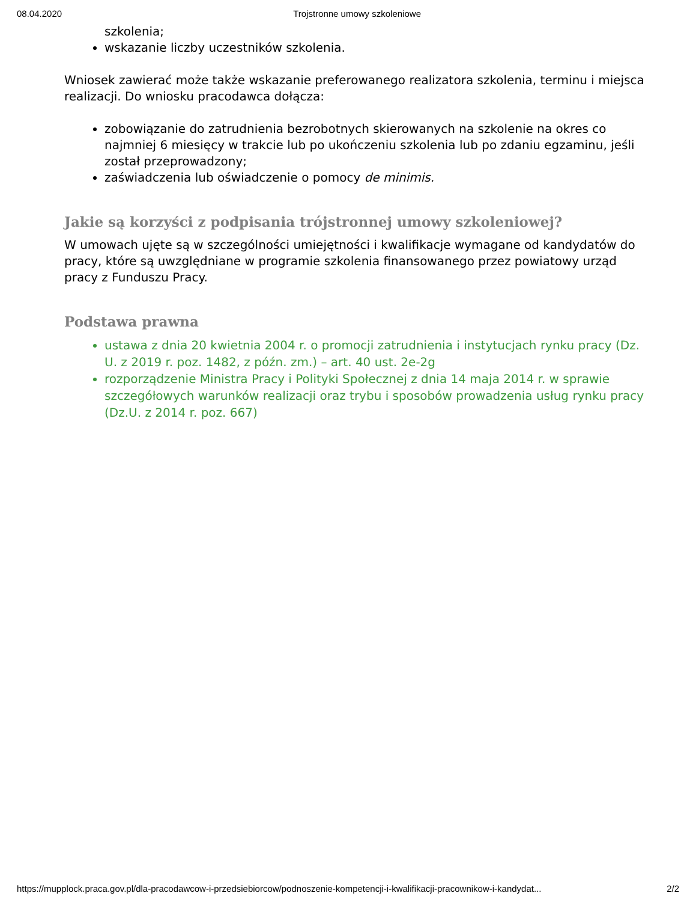08.04.2020 Trojstronne umowy szkoleniowe
szkolenia;
wskazanie liczby uczestników szkolenia.
Wniosek zawierać może także wskazanie preferowanego realizatora szkolenia, terminu i miejsca realizacji. Do wniosku pracodawca dołącza:
zobowiązanie do zatrudnienia bezrobotnych skierowanych na szkolenie na okres co najmniej 6 miesięcy w trakcie lub po ukończeniu szkolenia lub po zdaniu egzaminu, jeśli został przeprowadzony;
zaświadczenia lub oświadczenie o pomocy de minimis.
Jakie są korzyści z podpisania trójstronnej umowy szkoleniowej?
W umowach ujęte są w szczególności umiejętności i kwalifikacje wymagane od kandydatów do pracy, które są uwzględniane w programie szkolenia finansowanego przez powiatowy urząd pracy z Funduszu Pracy.
Podstawa prawna
ustawa z dnia 20 kwietnia 2004 r. o promocji zatrudnienia i instytucjach rynku pracy (Dz. U. z 2019 r. poz. 1482, z późn. zm.) – art. 40 ust. 2e-2g
rozporządzenie Ministra Pracy i Polityki Społecznej z dnia 14 maja 2014 r. w sprawie szczegółowych warunków realizacji oraz trybu i sposobów prowadzenia usług rynku pracy (Dz.U. z 2014 r. poz. 667)
https://mupplock.praca.gov.pl/dla-pracodawcow-i-przedsiebiorcow/podnoszenie-kompetencji-i-kwalifikacji-pracownikow-i-kandydat... 2/2